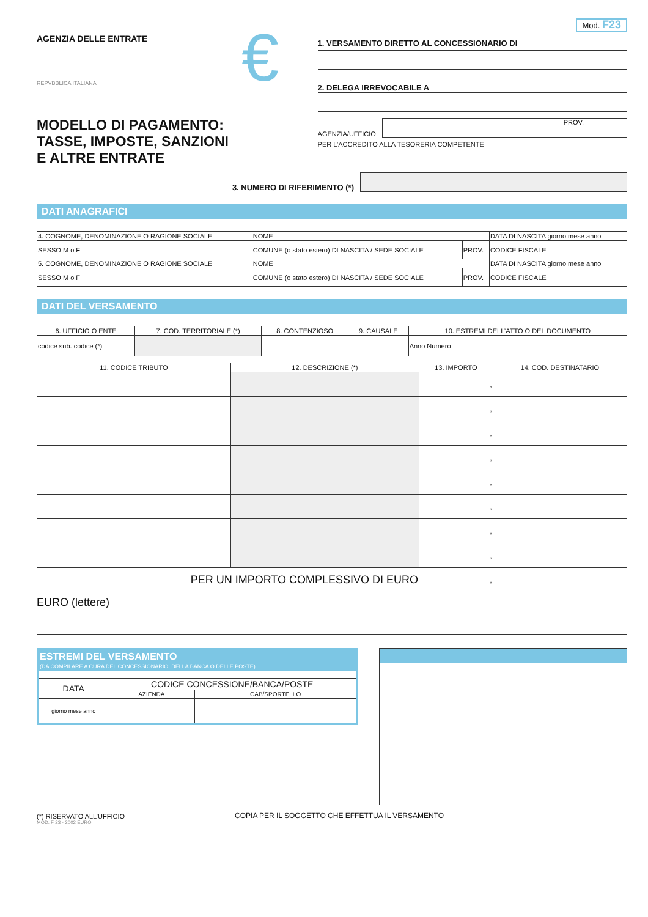AGENZIA DELLE ENTRATE
REPVBBLICA ITALIANA
MODELLO DI PAGAMENTO:
TASSE, IMPOSTE, SANZIONI
E ALTRE ENTRATE
€
Mod. F23
1. VERSAMENTO DIRETTO AL CONCESSIONARIO DI
2. DELEGA IRREVOCABILE A
AGENZIA/UFFICIO
PROV.
PER L’ACCREDITO ALLA TESORERIA COMPETENTE
3. NUMERO DI RIFERIMENTO (*)
DATI ANAGRAFICI
| 4. COGNOME, DENOMINAZIONE O RAGIONE SOCIALE | NOME | | DATA DI NASCITA giorno mese anno |
| SESSO M o F | COMUNE (o stato estero) DI NASCITA / SEDE SOCIALE | PROV. | CODICE FISCALE |
| 5. COGNOME, DENOMINAZIONE O RAGIONE SOCIALE | NOME | | DATA DI NASCITA giorno mese anno |
| SESSO M o F | COMUNE (o stato estero) DI NASCITA / SEDE SOCIALE | PROV. | CODICE FISCALE |
DATI DEL VERSAMENTO
| 6. UFFICIO O ENTE | 7. COD. TERRITORIALE (*) | 8. CONTENZIOSO | 9. CAUSALE | 10. ESTREMI DELL’ATTO O DEL DOCUMENTO |
| --- | --- | --- | --- | --- |
| codice sub. codice (*) | | | | Anno Numero |
| 11. CODICE TRIBUTO | 12. DESCRIZIONE (*) | 13. IMPORTO | 14. COD. DESTINATARIO |
| --- | --- | --- | --- |
| | | , | |
| | | , | |
| | | , | |
| | | , | |
| | | , | |
| | | , | |
| | | , | |
| | | , | |
| PER UN IMPORTO COMPLESSIVO DI EURO | | , | |
EURO (lettere)
ESTREMI DEL VERSAMENTO
(DA COMPILARE A CURA DEL CONCESSIONARIO, DELLA BANCA O DELLE POSTE)
| DATA | CODICE CONCESSIONE/BANCA/POSTE | |
| | AZIENDA | CAB/SPORTELLO |
| giorno mese anno | | |
(*) RISERVATO ALL’UFFICIO COPIA PER IL SOGGETTO CHE EFFETTUA IL VERSAMENTO
MOD. F 23 - 2002 EURO